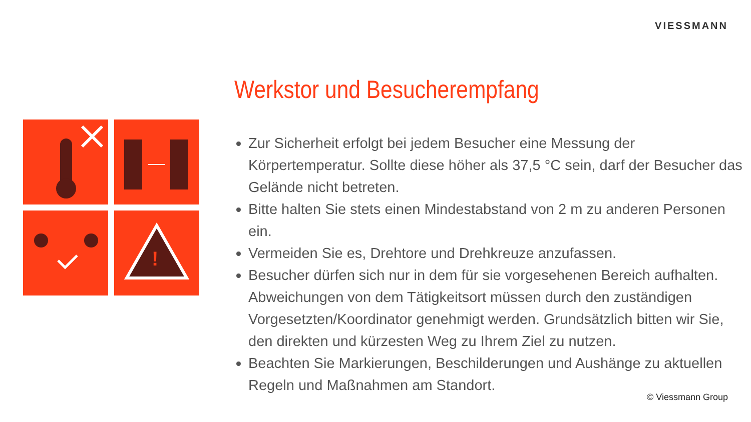VIESSMANN
!
Werkstor und Besucherempfang
Zur Sicherheit erfolgt bei jedem Besucher eine Messung der Körpertemperatur. Sollte diese höher als 37,5 °C sein, darf der Besucher das Gelände nicht betreten.
Bitte halten Sie stets einen Mindestabstand von 2 m zu anderen Personen ein.
Vermeiden Sie es, Drehtore und Drehkreuze anzufassen.
Besucher dürfen sich nur in dem für sie vorgesehenen Bereich aufhalten. Abweichungen von dem Tätigkeitsort müssen durch den zuständigen Vorgesetzten/Koordinator genehmigt werden. Grundsätzlich bitten wir Sie, den direkten und kürzesten Weg zu Ihrem Ziel zu nutzen.
Beachten Sie Markierungen, Beschilderungen und Aushänge zu aktuellen Regeln und Maßnahmen am Standort.
© Viessmann Group